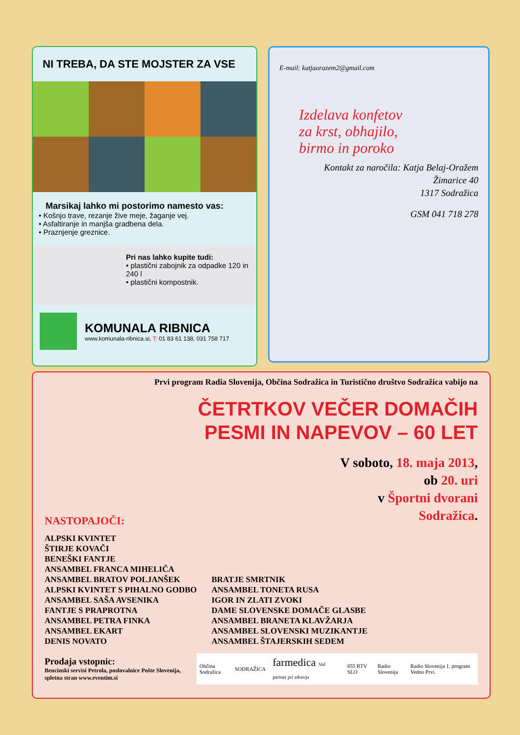NI TREBA, DA STE MOJSTER ZA VSE
Marsikaj lahko mi postorimo namesto vas:
• Košnjo trave, rezanje žive meje, žaganje vej.
• Asfaltiranje in manjša gradbena dela.
• Praznjenje greznice.
Pri nas lahko kupite tudi:
• plastični zabojnik za odpadke 120 in 240 l
• plastični kompostnik.
KOMUNALA RIBNICA
www.komunala-ribnica.si, T: 01 83 61 138, 031 758 717
E-mail: katjaorazem2@gmail.com
Izdelava konfetov
za krst, obhajilo,
birmo in poroko
Kontakt za naročila: Katja Belaj-Oražem
Žimarice 40
1317 Sodražica
GSM 041 718 278
Prvi program Radia Slovenija, Občina Sodražica in Turistično društvo Sodražica vabijo na
ČETRTKOV VEČER DOMAČIH
PESMI IN NAPEVOV – 60 LET
V soboto, 18. maja 2013,
ob 20. uri
v Športni dvorani
Sodražica.
NASTOPAJOČI:
ALPSKI KVINTET
ŠTIRJE KOVAČI
BENEŠKI FANTJE
ANSAMBEL FRANCA MIHELIČA
ANSAMBEL BRATOV POLJANŠEK
ALPSKI KVINTET S PIHALNO GODBO
ANSAMBEL SAŠA AVSENIKA
FANTJE S PRAPROTNA
ANSAMBEL PETRA FINKA
ANSAMBEL EKART
DENIS NOVATO
BRATJE SMRTNIK
ANSAMBEL TONETA RUSA
IGOR IN ZLATI ZVOKI
DAME SLOVENSKE DOMAČE GLASBE
ANSAMBEL BRANETA KLAVŽARJA
ANSAMBEL SLOVENSKI MUZIKANTJE
ANSAMBEL ŠTAJERSKIH SEDEM
Prodaja vstopnic:
Bencinski servisi Petrola, poslovalnice Pošte Slovenija, spletna stran www.eventim.si
Občina Sodražica SODRAŽICA farmedica Vaš partner pri zdravju 855 RTV SLO Radio Slovenija Radio Slovenija 1. program Vedno Prvi.